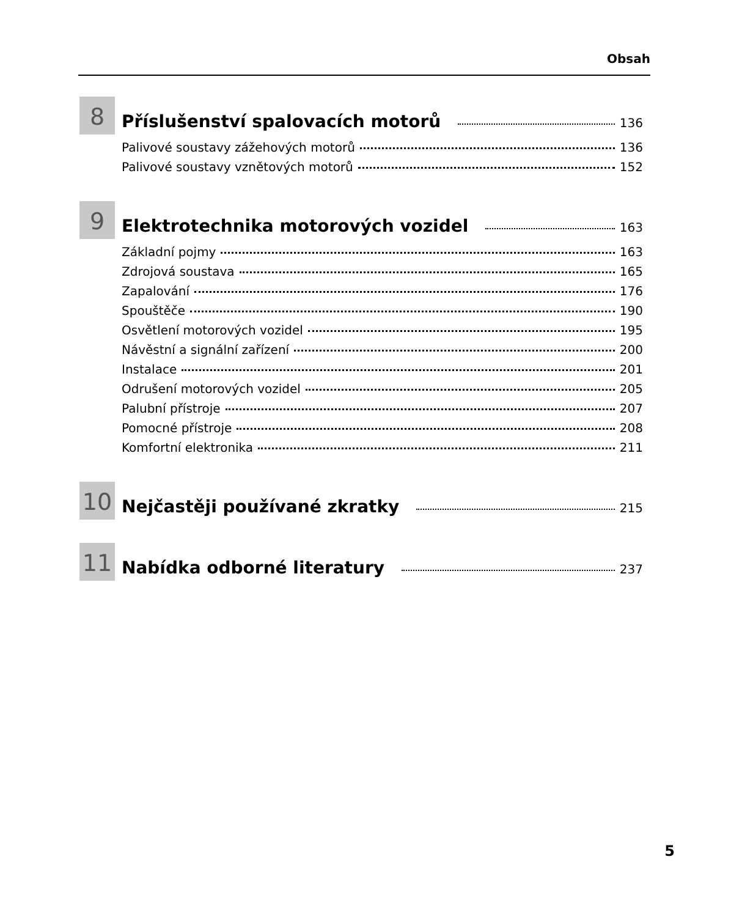Obsah
8
Příslušenství spalovacích motorů 136
Palivové soustavy zážehových motorů 136
Palivové soustavy vznětových motorů 152
9
Elektrotechnika motorových vozidel 163
Základní pojmy 163
Zdrojová soustava 165
Zapalování 176
Spouštěče 190
Osvětlení motorových vozidel 195
Návěstní a signální zařízení 200
Instalace 201
Odrušení motorových vozidel 205
Palubní přístroje 207
Pomocné přístroje 208
Komfortní elektronika 211
10
Nejčastěji používané zkratky 215
11
Nabídka odborné literatury 237
5